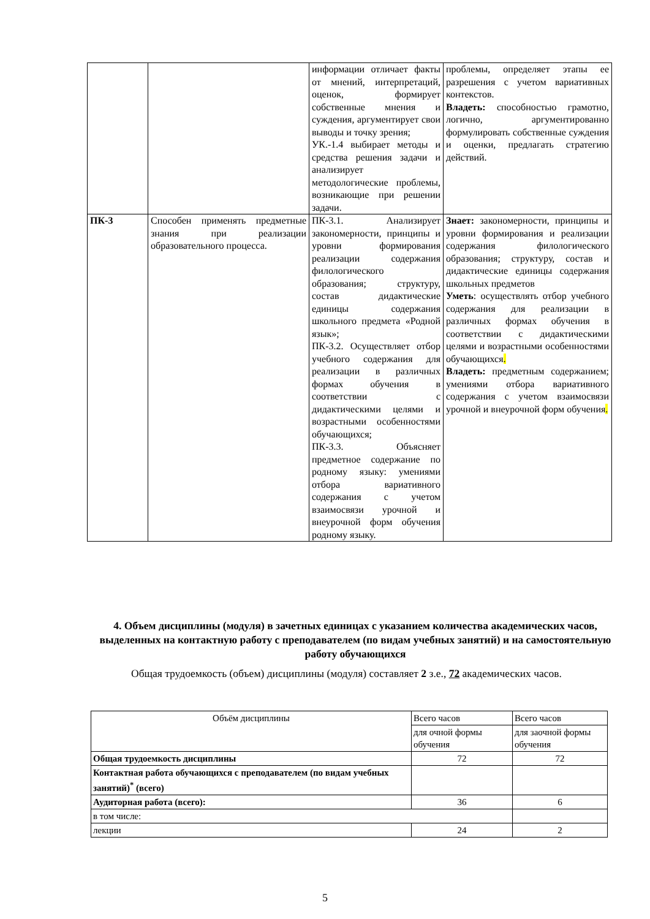| | | информации отличает факты от мнений, интерпретаций, оценок, формирует собственные мнения и суждения, аргументирует свои выводы и точку зрения; УК.-1.4 выбирает методы и средства решения задачи и анализирует методологические проблемы, возникающие при решении задачи. | проблемы, определяет этапы ее разрешения с учетом вариативных контекстов. Владеть: способностью грамотно, логично, аргументированно формулировать собственные суждения и оценки, предлагать стратегию действий. |
| ПК-3 | Способен применять предметные знания при реализации образовательного процесса. | ПК-3.1. Анализирует закономерности, принципы и уровни формирования реализации содержания филологического образования; структуру, состав дидактические единицы содержания школьного предмета «Родной язык»; ПК-3.2. Осуществляет отбор учебного содержания для реализации в различных формах обучения в соответствии с дидактическими целями и возрастными особенностями обучающихся; ПК-3.3. Объясняет предметное содержание по родному языку: умениями отбора вариативного содержания с учетом взаимосвязи урочной и внеурочной форм обучения родному языку. | Знает: закономерности, принципы и уровни формирования и реализации содержания филологического образования; структуру, состав и дидактические единицы содержания школьных предметов Уметь : осуществлять отбор учебного содержания для реализации в различных формах обучения в соответствии с дидактическими целями и возрастными особенностями обучающихся . Владеть: предметным содержанием; умениями отбора вариативного содержания с учетом взаимосвязи урочной и внеурочной форм обучения . |
4. Объем дисциплины (модуля) в зачетных единицах с указанием количества академических часов, выделенных на контактную работу с преподавателем (по видам учебных занятий) и на самостоятельную работу обучающихся
Общая трудоемкость (объем) дисциплины (модуля) составляет 2 з.е., 72 академических часов.
| Объём дисциплины | Всего часов | Всего часов |
| | для очной формы обучения | для заочной формы обучения |
| Общая трудоемкость дисциплины | 72 | 72 |
| Контактная работа обучающихся с преподавателем (по видам учебных занятий)<sup>*</sup> (всего) | | |
| Аудиторная работа (всего): | 36 | 6 |
| в том числе: | | |
| лекции | 24 | 2 |
5